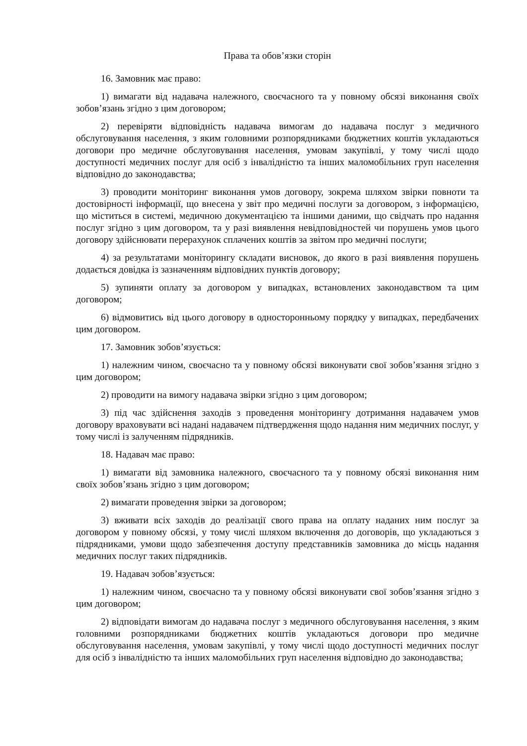Права та обов’язки сторін
16. Замовник має право:
1) вимагати від надавача належного, своєчасного та у повному обсязі виконання своїх зобов’язань згідно з цим договором;
2) перевіряти відповідність надавача вимогам до надавача послуг з медичного обслуговування населення, з яким головними розпорядниками бюджетних коштів укладаються договори про медичне обслуговування населення, умовам закупівлі, у тому числі щодо доступності медичних послуг для осіб з інвалідністю та інших маломобільних груп населення відповідно до законодавства;
3) проводити моніторинг виконання умов договору, зокрема шляхом звірки повноти та достовірності інформації, що внесена у звіт про медичні послуги за договором, з інформацією, що міститься в системі, медичною документацією та іншими даними, що свідчать про надання послуг згідно з цим договором, та у разі виявлення невідповідностей чи порушень умов цього договору здійснювати перерахунок сплачених коштів за звітом про медичні послуги;
4) за результатами моніторингу складати висновок, до якого в разі виявлення порушень додається довідка із зазначенням відповідних пунктів договору;
5) зупиняти оплату за договором у випадках, встановлених законодавством та цим договором;
6) відмовитись від цього договору в односторонньому порядку у випадках, передбачених цим договором.
17. Замовник зобов’язується:
1) належним чином, своєчасно та у повному обсязі виконувати свої зобов’язання згідно з цим договором;
2) проводити на вимогу надавача звірки згідно з цим договором;
3) під час здійснення заходів з проведення моніторингу дотримання надавачем умов договору враховувати всі надані надавачем підтвердження щодо надання ним медичних послуг, у тому числі із залученням підрядників.
18. Надавач має право:
1) вимагати від замовника належного, своєчасного та у повному обсязі виконання ним своїх зобов’язань згідно з цим договором;
2) вимагати проведення звірки за договором;
3) вживати всіх заходів до реалізації свого права на оплату наданих ним послуг за договором у повному обсязі, у тому числі шляхом включення до договорів, що укладаються з підрядниками, умови щодо забезпечення доступу представників замовника до місць надання медичних послуг таких підрядників.
19. Надавач зобов’язується:
1) належним чином, своєчасно та у повному обсязі виконувати свої зобов’язання згідно з цим договором;
2) відповідати вимогам до надавача послуг з медичного обслуговування населення, з яким головними розпорядниками бюджетних коштів укладаються договори про медичне обслуговування населення, умовам закупівлі, у тому числі щодо доступності медичних послуг для осіб з інвалідністю та інших маломобільних груп населення відповідно до законодавства;